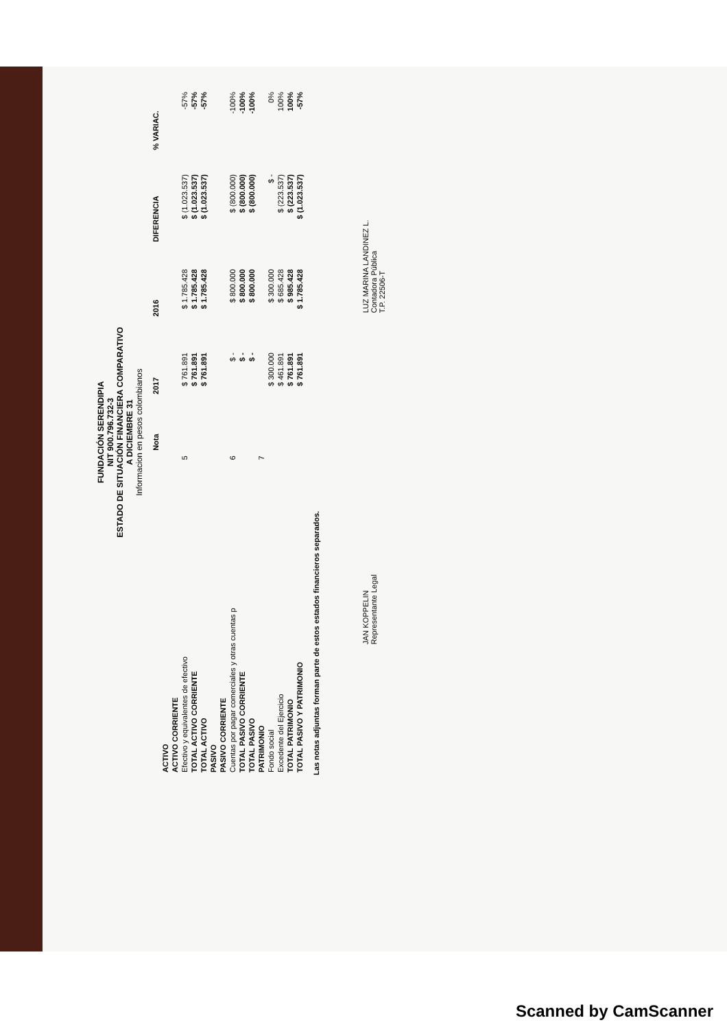FUNDACIÓN SERENDIPIA
NIT 900.796.732-3
ESTADO DE SITUACIÓN FINANCIERA COMPARATIVO
A DICIEMBRE 31
Informacion en pesos colombianos
| | Nota | 2017 | 2016 | DIFERENCIA | % VARIAC. |
| --- | --- | --- | --- | --- | --- |
| ACTIVO | | | | | |
| ACTIVO CORRIENTE | | | | | |
| Efectivo y equivalentes de efectivo | 5 | $ 761.891 | $ 1.785.428 | $ (1.023.537) | -57% |
| TOTAL ACTIVO CORRIENTE | | $ 761.891 | $ 1.785.428 | $ (1.023.537) | -57% |
| TOTAL ACTIVO | | $ 761.891 | $ 1.785.428 | $ (1.023.537) | -57% |
| PASIVO | | | | | |
| PASIVO CORRIENTE | | | | | |
| Cuentas por pagar comerciales y otras cuentas p | 6 | $ - | $ 800.000 | $ (800.000) | -100% |
| TOTAL PASIVO CORRIENTE | | $ - | $ 800.000 | $ (800.000) | -100% |
| TOTAL PASIVO | | $ - | $ 800.000 | $ (800.000) | -100% |
| PATRIMONIO | 7 | | | | |
| Fondo social | | $ 300.000 | $ 300.000 | $ - | 0% |
| Excedente del Ejercicio | | $ 461.891 | $ 685.428 | $ (223.537) | 100% |
| TOTAL PATRIMONIO | | $ 761.891 | $ 985.428 | $ (223.537) | 100% |
| TOTAL PASIVO Y PATRIMONIO | | $ 761.891 | $ 1.785.428 | $ (1.023.537) | -57% |
Las notas adjuntas forman parte de estos estados financieros separados.
JAN KOPPELIN
Representante Legal
LUZ MARINA LANDINEZ L.
Contadora Pública
T.P. 22506-T
Scanned by CamScanner